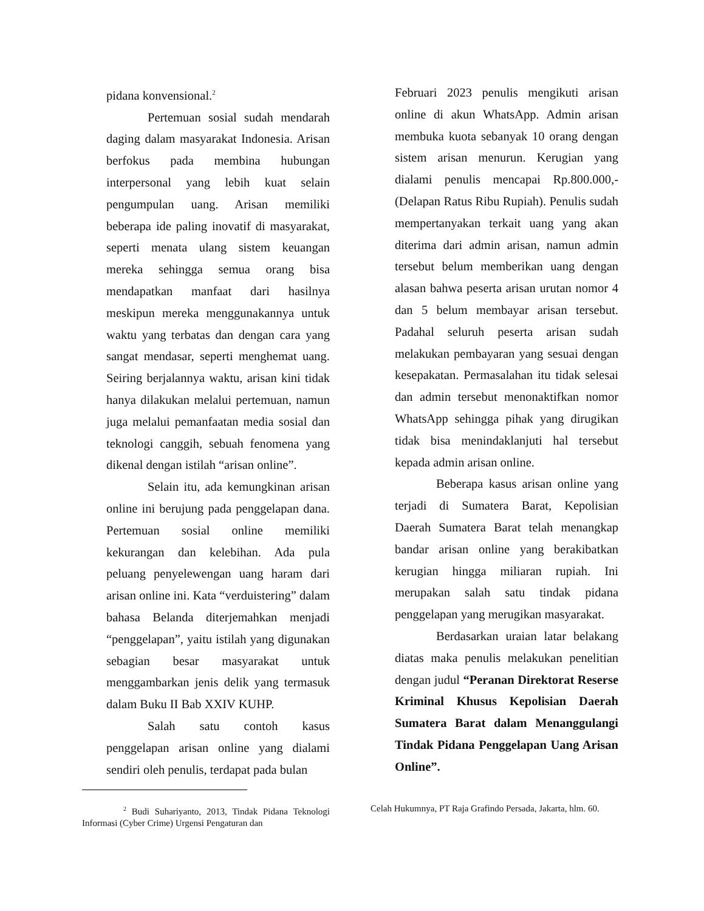pidana konvensional.<sup>2</sup>
Pertemuan sosial sudah mendarah daging dalam masyarakat Indonesia. Arisan berfokus pada membina hubungan interpersonal yang lebih kuat selain pengumpulan uang. Arisan memiliki beberapa ide paling inovatif di masyarakat, seperti menata ulang sistem keuangan mereka sehingga semua orang bisa mendapatkan manfaat dari hasilnya meskipun mereka menggunakannya untuk waktu yang terbatas dan dengan cara yang sangat mendasar, seperti menghemat uang. Seiring berjalannya waktu, arisan kini tidak hanya dilakukan melalui pertemuan, namun juga melalui pemanfaatan media sosial dan teknologi canggih, sebuah fenomena yang dikenal dengan istilah “arisan online”.
Selain itu, ada kemungkinan arisan online ini berujung pada penggelapan dana. Pertemuan sosial online memiliki kekurangan dan kelebihan. Ada pula peluang penyelewengan uang haram dari arisan online ini. Kata “verduistering” dalam bahasa Belanda diterjemahkan menjadi “penggelapan”, yaitu istilah yang digunakan sebagian besar masyarakat untuk menggambarkan jenis delik yang termasuk dalam Buku II Bab XXIV KUHP.
Salah satu contoh kasus penggelapan arisan online yang dialami sendiri oleh penulis, terdapat pada bulan
Februari 2023 penulis mengikuti arisan online di akun WhatsApp. Admin arisan membuka kuota sebanyak 10 orang dengan sistem arisan menurun. Kerugian yang dialami penulis mencapai Rp.800.000,- (Delapan Ratus Ribu Rupiah). Penulis sudah mempertanyakan terkait uang yang akan diterima dari admin arisan, namun admin tersebut belum memberikan uang dengan alasan bahwa peserta arisan urutan nomor 4 dan 5 belum membayar arisan tersebut. Padahal seluruh peserta arisan sudah melakukan pembayaran yang sesuai dengan kesepakatan. Permasalahan itu tidak selesai dan admin tersebut menonaktifkan nomor WhatsApp sehingga pihak yang dirugikan tidak bisa menindaklanjuti hal tersebut kepada admin arisan online.
Beberapa kasus arisan online yang terjadi di Sumatera Barat, Kepolisian Daerah Sumatera Barat telah menangkap bandar arisan online yang berakibatkan kerugian hingga miliaran rupiah. Ini merupakan salah satu tindak pidana penggelapan yang merugikan masyarakat.
Berdasarkan uraian latar belakang diatas maka penulis melakukan penelitian dengan judul “Peranan Direktorat Reserse Kriminal Khusus Kepolisian Daerah Sumatera Barat dalam Menanggulangi Tindak Pidana Penggelapan Uang Arisan Online”.
<sup>2</sup> Budi Suhariyanto, 2013, Tindak Pidana Teknologi Informasi (Cyber Crime) Urgensi Pengaturan dan
Celah Hukumnya, PT Raja Grafindo Persada, Jakarta, hlm. 60.